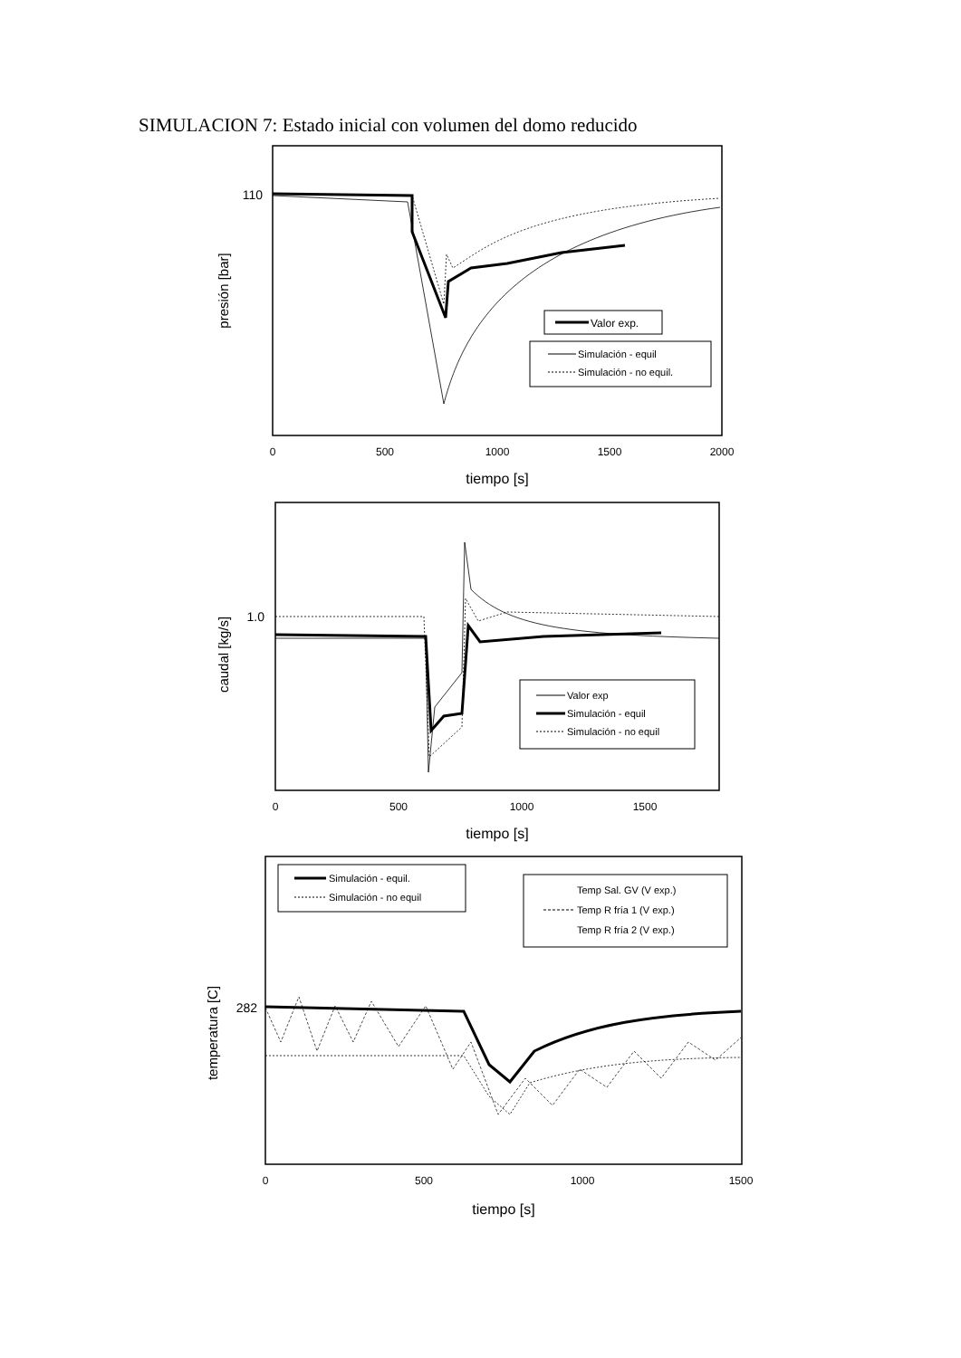SIMULACION 7: Estado inicial con volumen del domo reducido
110
presión [bar]
0
500
1000
1500
2000
tiempo [s]
Valor exp.
Simulación - equil
Simulación - no equil.
1.0
caudal [kg/s]
0
500
1000
1500
tiempo [s]
Valor exp
Simulación - equil
Simulación - no equil
282
temperatura [C]
0
500
1000
1500
tiempo [s]
Simulación - equil.
Simulación - no equil
Temp Sal. GV (V exp.)
Temp R fría 1 (V exp.)
Temp R fría 2 (V exp.)